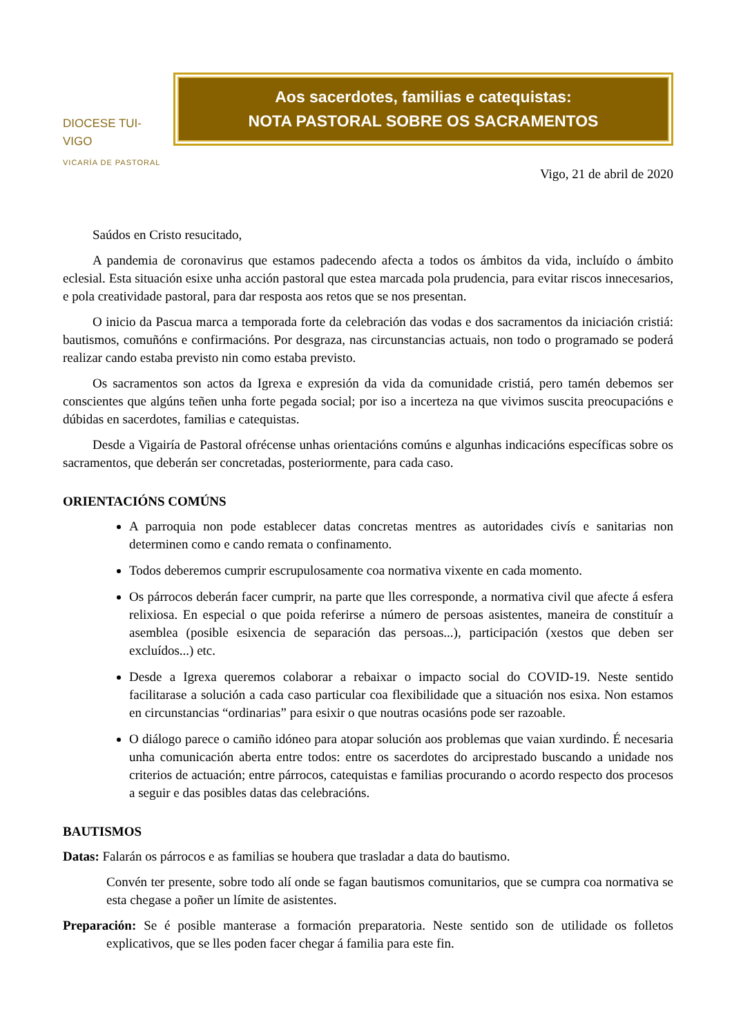DIOCESE TUI-VIGO
VICARÍA DE PASTORAL
Aos sacerdotes, familias e catequistas:
NOTA PASTORAL SOBRE OS SACRAMENTOS
Vigo, 21 de abril de 2020
Saúdos en Cristo resucitado,
A pandemia de coronavirus que estamos padecendo afecta a todos os ámbitos da vida, incluído o ámbito eclesial. Esta situación esixe unha acción pastoral que estea marcada pola prudencia, para evitar riscos innecesarios, e pola creatividade pastoral, para dar resposta aos retos que se nos presentan.
O inicio da Pascua marca a temporada forte da celebración das vodas e dos sacramentos da iniciación cristiá: bautismos, comuñóns e confirmacións. Por desgraza, nas circunstancias actuais, non todo o programado se poderá realizar cando estaba previsto nin como estaba previsto.
Os sacramentos son actos da Igrexa e expresión da vida da comunidade cristiá, pero tamén debemos ser conscientes que algúns teñen unha forte pegada social; por iso a incerteza na que vivimos suscita preocupacións e dúbidas en sacerdotes, familias e catequistas.
Desde a Vigairía de Pastoral ofrécense unhas orientacións comúns e algunhas indicacións específicas sobre os sacramentos, que deberán ser concretadas, posteriormente, para cada caso.
ORIENTACIÓNS COMÚNS
A parroquia non pode establecer datas concretas mentres as autoridades civís e sanitarias non determinen como e cando remata o confinamento.
Todos deberemos cumprir escrupulosamente coa normativa vixente en cada momento.
Os párrocos deberán facer cumprir, na parte que lles corresponde, a normativa civil que afecte á esfera relixiosa. En especial o que poida referirse a número de persoas asistentes, maneira de constituír a asemblea (posible esixencia de separación das persoas...), participación (xestos que deben ser excluídos...) etc.
Desde a Igrexa queremos colaborar a rebaixar o impacto social do COVID-19. Neste sentido facilitarase a solución a cada caso particular coa flexibilidade que a situación nos esixa. Non estamos en circunstancias “ordinarias” para esixir o que noutras ocasións pode ser razoable.
O diálogo parece o camiño idóneo para atopar solución aos problemas que vaian xurdindo. É necesaria unha comunicación aberta entre todos: entre os sacerdotes do arciprestado buscando a unidade nos criterios de actuación; entre párrocos, catequistas e familias procurando o acordo respecto dos procesos a seguir e das posibles datas das celebracións.
BAUTISMOS
Datas: Falarán os párrocos e as familias se houbera que trasladar a data do bautismo.
Convén ter presente, sobre todo alí onde se fagan bautismos comunitarios, que se cumpra coa normativa se esta chegase a poñer un límite de asistentes.
Preparación: Se é posible manterase a formación preparatoria. Neste sentido son de utilidade os folletos explicativos, que se lles poden facer chegar á familia para este fin.